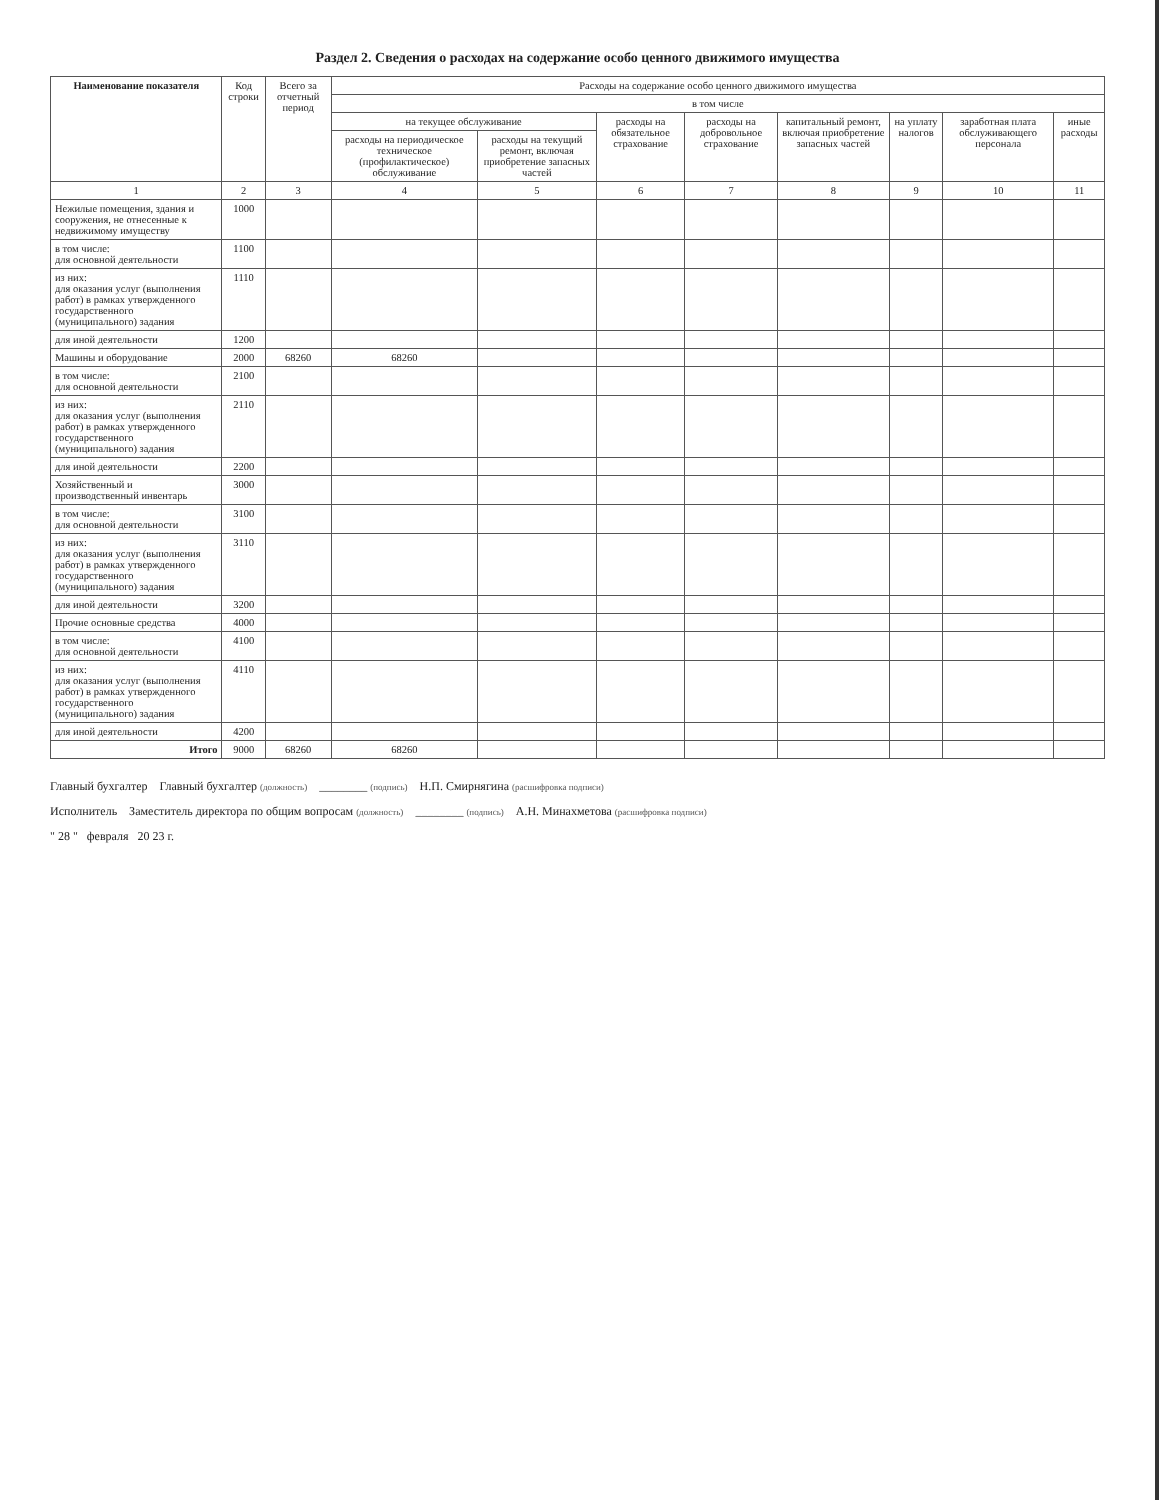Раздел 2. Сведения о расходах на содержание особо ценного движимого имущества
| Наименование показателя | Код строки | Всего за отчетный период | Расходы на содержание особо ценного движимого имущества | | | | | | | |
| --- | --- | --- | --- | --- | --- | --- | --- | --- | --- | --- |
| | | | в том числе | | | | | | | |
| | | | на текущее обслуживание | | расходы на обязательное страхование | расходы на добровольное страхование | капитальный ремонт, включая приобретение запасных частей | на уплату налогов | заработная плата обслуживающего персонала | иные расходы |
| | | | расходы на периодическое техническое (профилактическое) обслуживание | расходы на текущий ремонт, включая приобретение запасных частей | | | | | | |
| 1 | 2 | 3 | 4 | 5 | 6 | 7 | 8 | 9 | 10 | 11 |
| Нежилые помещения, здания и сооружения, не отнесенные к недвижимому имуществу | 1000 | | | | | | | | | |
| в том числе: для основной деятельности | 1100 | | | | | | | | | |
| из них: для оказания услуг (выполнения работ) в рамках утвержденного государственного (муниципального) задания | 1110 | | | | | | | | | |
| для иной деятельности | 1200 | | | | | | | | | |
| Машины и оборудование | 2000 | 68260 | 68260 | | | | | | | |
| в том числе: для основной деятельности | 2100 | | | | | | | | | |
| из них: для оказания услуг (выполнения работ) в рамках утвержденного государственного (муниципального) задания | 2110 | | | | | | | | | |
| для иной деятельности | 2200 | | | | | | | | | |
| Хозяйственный и производственный инвентарь | 3000 | | | | | | | | | |
| в том числе: для основной деятельности | 3100 | | | | | | | | | |
| из них: для оказания услуг (выполнения работ) в рамках утвержденного государственного (муниципального) задания | 3110 | | | | | | | | | |
| для иной деятельности | 3200 | | | | | | | | | |
| Прочие основные средства | 4000 | | | | | | | | | |
| в том числе: для основной деятельности | 4100 | | | | | | | | | |
| из них: для оказания услуг (выполнения работ) в рамках утвержденного государственного (муниципального) задания | 4110 | | | | | | | | | |
| для иной деятельности | 4200 | | | | | | | | | |
| Итого | 9000 | 68260 | 68260 | | | | | | | |
Главный бухгалтер Главный бухгалтер (должность) ________ (подпись) Н.П. Смирнягина (расшифровка подписи)
Исполнитель Заместитель директора по общим вопросам (должность) ________ (подпись) А.Н. Минахметова (расшифровка подписи)
" 28 " февраля 20 23 г.